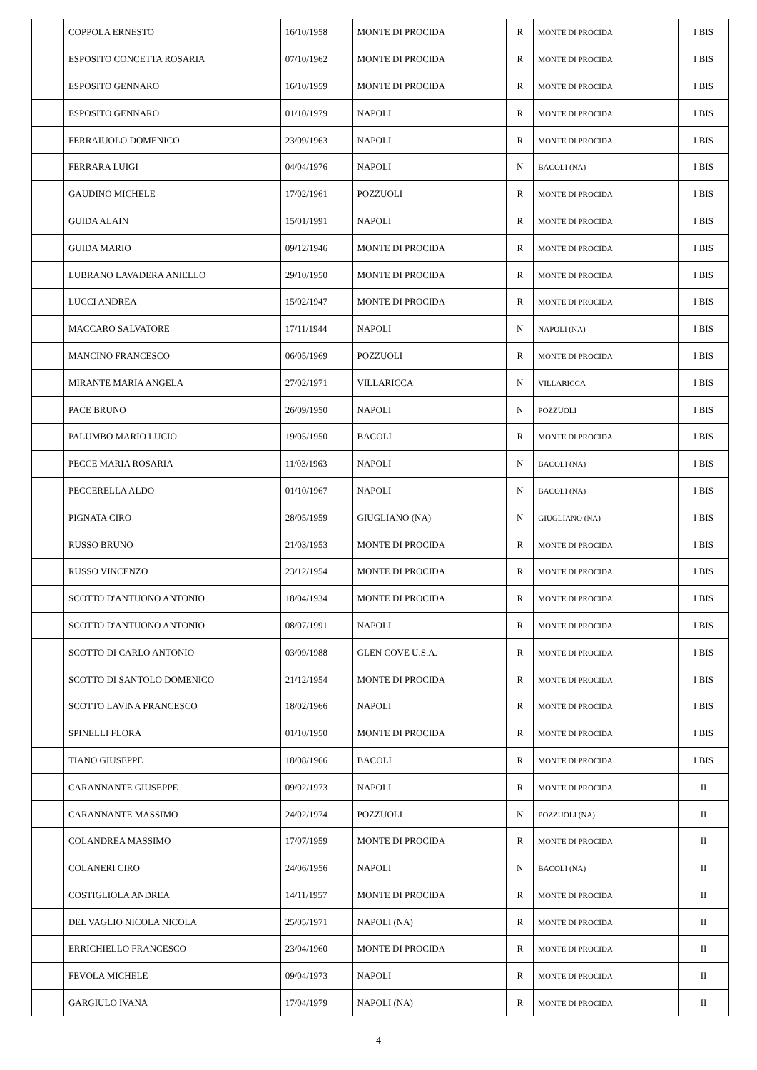| | COPPOLA ERNESTO | 16/10/1958 | MONTE DI PROCIDA | R | MONTE DI PROCIDA | I BIS |
| | ESPOSITO CONCETTA ROSARIA | 07/10/1962 | MONTE DI PROCIDA | R | MONTE DI PROCIDA | I BIS |
| | ESPOSITO GENNARO | 16/10/1959 | MONTE DI PROCIDA | R | MONTE DI PROCIDA | I BIS |
| | ESPOSITO GENNARO | 01/10/1979 | NAPOLI | R | MONTE DI PROCIDA | I BIS |
| | FERRAIUOLO DOMENICO | 23/09/1963 | NAPOLI | R | MONTE DI PROCIDA | I BIS |
| | FERRARA LUIGI | 04/04/1976 | NAPOLI | N | BACOLI (NA) | I BIS |
| | GAUDINO MICHELE | 17/02/1961 | POZZUOLI | R | MONTE DI PROCIDA | I BIS |
| | GUIDA ALAIN | 15/01/1991 | NAPOLI | R | MONTE DI PROCIDA | I BIS |
| | GUIDA MARIO | 09/12/1946 | MONTE DI PROCIDA | R | MONTE DI PROCIDA | I BIS |
| | LUBRANO LAVADERA ANIELLO | 29/10/1950 | MONTE DI PROCIDA | R | MONTE DI PROCIDA | I BIS |
| | LUCCI ANDREA | 15/02/1947 | MONTE DI PROCIDA | R | MONTE DI PROCIDA | I BIS |
| | MACCARO SALVATORE | 17/11/1944 | NAPOLI | N | NAPOLI (NA) | I BIS |
| | MANCINO FRANCESCO | 06/05/1969 | POZZUOLI | R | MONTE DI PROCIDA | I BIS |
| | MIRANTE MARIA ANGELA | 27/02/1971 | VILLARICCA | N | VILLARICCA | I BIS |
| | PACE BRUNO | 26/09/1950 | NAPOLI | N | POZZUOLI | I BIS |
| | PALUMBO MARIO LUCIO | 19/05/1950 | BACOLI | R | MONTE DI PROCIDA | I BIS |
| | PECCE MARIA ROSARIA | 11/03/1963 | NAPOLI | N | BACOLI (NA) | I BIS |
| | PECCERELLA ALDO | 01/10/1967 | NAPOLI | N | BACOLI (NA) | I BIS |
| | PIGNATA CIRO | 28/05/1959 | GIUGLIANO (NA) | N | GIUGLIANO (NA) | I BIS |
| | RUSSO BRUNO | 21/03/1953 | MONTE DI PROCIDA | R | MONTE DI PROCIDA | I BIS |
| | RUSSO VINCENZO | 23/12/1954 | MONTE DI PROCIDA | R | MONTE DI PROCIDA | I BIS |
| | SCOTTO D'ANTUONO ANTONIO | 18/04/1934 | MONTE DI PROCIDA | R | MONTE DI PROCIDA | I BIS |
| | SCOTTO D'ANTUONO ANTONIO | 08/07/1991 | NAPOLI | R | MONTE DI PROCIDA | I BIS |
| | SCOTTO DI CARLO ANTONIO | 03/09/1988 | GLEN COVE U.S.A. | R | MONTE DI PROCIDA | I BIS |
| | SCOTTO DI SANTOLO DOMENICO | 21/12/1954 | MONTE DI PROCIDA | R | MONTE DI PROCIDA | I BIS |
| | SCOTTO LAVINA FRANCESCO | 18/02/1966 | NAPOLI | R | MONTE DI PROCIDA | I BIS |
| | SPINELLI FLORA | 01/10/1950 | MONTE DI PROCIDA | R | MONTE DI PROCIDA | I BIS |
| | TIANO GIUSEPPE | 18/08/1966 | BACOLI | R | MONTE DI PROCIDA | I BIS |
| | CARANNANTE GIUSEPPE | 09/02/1973 | NAPOLI | R | MONTE DI PROCIDA | II |
| | CARANNANTE MASSIMO | 24/02/1974 | POZZUOLI | N | POZZUOLI (NA) | II |
| | COLANDREA MASSIMO | 17/07/1959 | MONTE DI PROCIDA | R | MONTE DI PROCIDA | II |
| | COLANERI CIRO | 24/06/1956 | NAPOLI | N | BACOLI (NA) | II |
| | COSTIGLIOLA ANDREA | 14/11/1957 | MONTE DI PROCIDA | R | MONTE DI PROCIDA | II |
| | DEL VAGLIO NICOLA NICOLA | 25/05/1971 | NAPOLI (NA) | R | MONTE DI PROCIDA | II |
| | ERRICHIELLO FRANCESCO | 23/04/1960 | MONTE DI PROCIDA | R | MONTE DI PROCIDA | II |
| | FEVOLA MICHELE | 09/04/1973 | NAPOLI | R | MONTE DI PROCIDA | II |
| | GARGIULO IVANA | 17/04/1979 | NAPOLI (NA) | R | MONTE DI PROCIDA | II |
4